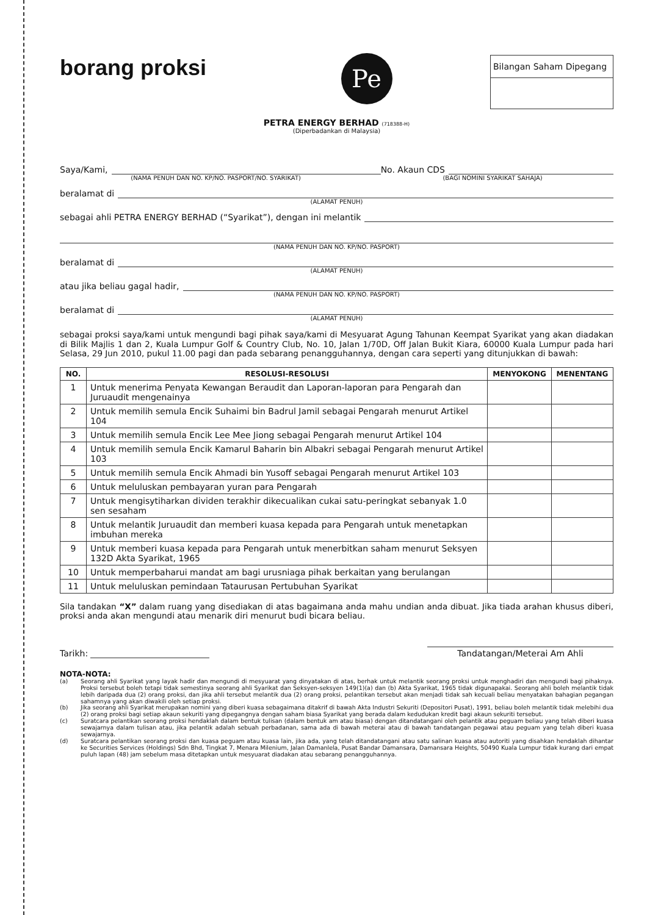borang proksi
Pe
Bilangan Saham Dipegang
PETRA ENERGY BERHAD (718388-H)
(Diperbadankan di Malaysia)
Saya/Kami,
No. Akaun CDS
(NAMA PENUH DAN NO. KP/NO. PASPORT/NO. SYARIKAT) (BAGI NOMINI SYARIKAT SAHAJA)
beralamat di
(ALAMAT PENUH)
sebagai ahli PETRA ENERGY BERHAD (“Syarikat”), dengan ini melantik
(NAMA PENUH DAN NO. KP/NO. PASPORT)
beralamat di
(ALAMAT PENUH)
atau jika beliau gagal hadir,
(NAMA PENUH DAN NO. KP/NO. PASPORT)
beralamat di
(ALAMAT PENUH)
sebagai proksi saya/kami untuk mengundi bagi pihak saya/kami di Mesyuarat Agung Tahunan Keempat Syarikat yang akan diadakan di Bilik Majlis 1 dan 2, Kuala Lumpur Golf & Country Club, No. 10, Jalan 1/70D, Off Jalan Bukit Kiara, 60000 Kuala Lumpur pada hari Selasa, 29 Jun 2010, pukul 11.00 pagi dan pada sebarang penangguhannya, dengan cara seperti yang ditunjukkan di bawah:
| NO. | RESOLUSI-RESOLUSI | MENYOKONG | MENENTANG |
| --- | --- | --- | --- |
| 1 | Untuk menerima Penyata Kewangan Beraudit dan Laporan-laporan para Pengarah dan Juruaudit mengenainya | | |
| 2 | Untuk memilih semula Encik Suhaimi bin Badrul Jamil sebagai Pengarah menurut Artikel 104 | | |
| 3 | Untuk memilih semula Encik Lee Mee Jiong sebagai Pengarah menurut Artikel 104 | | |
| 4 | Untuk memilih semula Encik Kamarul Baharin bin Albakri sebagai Pengarah menurut Artikel 103 | | |
| 5 | Untuk memilih semula Encik Ahmadi bin Yusoff sebagai Pengarah menurut Artikel 103 | | |
| 6 | Untuk meluluskan pembayaran yuran para Pengarah | | |
| 7 | Untuk mengisytiharkan dividen terakhir dikecualikan cukai satu-peringkat sebanyak 1.0 sen sesaham | | |
| 8 | Untuk melantik Juruaudit dan memberi kuasa kepada para Pengarah untuk menetapkan imbuhan mereka | | |
| 9 | Untuk memberi kuasa kepada para Pengarah untuk menerbitkan saham menurut Seksyen 132D Akta Syarikat, 1965 | | |
| 10 | Untuk memperbaharui mandat am bagi urusniaga pihak berkaitan yang berulangan | | |
| 11 | Untuk meluluskan pemindaan Tataurusan Pertubuhan Syarikat | | |
Sila tandakan “X” dalam ruang yang disediakan di atas bagaimana anda mahu undian anda dibuat. Jika tiada arahan khusus diberi, proksi anda akan mengundi atau menarik diri menurut budi bicara beliau.
Tarikh:
Tandatangan/Meterai Am Ahli
NOTA-NOTA:
(a)
Seorang ahli Syarikat yang layak hadir dan mengundi di mesyuarat yang dinyatakan di atas, berhak untuk melantik seorang proksi untuk menghadiri dan mengundi bagi pihaknya. Proksi tersebut boleh tetapi tidak semestinya seorang ahli Syarikat dan Seksyen-seksyen 149(1)(a) dan (b) Akta Syarikat, 1965 tidak digunapakai. Seorang ahli boleh melantik tidak lebih daripada dua (2) orang proksi, dan jika ahli tersebut melantik dua (2) orang proksi, pelantikan tersebut akan menjadi tidak sah kecuali beliau menyatakan bahagian pegangan sahamnya yang akan diwakili oleh setiap proksi.
(b)
Jika seorang ahli Syarikat merupakan nomini yang diberi kuasa sebagaimana ditakrif di bawah Akta Industri Sekuriti (Depositori Pusat), 1991, beliau boleh melantik tidak melebihi dua (2) orang proksi bagi setiap akaun sekuriti yang dipegangnya dengan saham biasa Syarikat yang berada dalam kedudukan kredit bagi akaun sekuriti tersebut.
(c)
Suratcara pelantikan seorang proksi hendaklah dalam bentuk tulisan (dalam bentuk am atau biasa) dengan ditandatangani oleh pelantik atau peguam beliau yang telah diberi kuasa sewajarnya dalam tulisan atau, jika pelantik adalah sebuah perbadanan, sama ada di bawah meterai atau di bawah tandatangan pegawai atau peguam yang telah diberi kuasa sewajarnya.
(d)
Suratcara pelantikan seorang proksi dan kuasa peguam atau kuasa lain, jika ada, yang telah ditandatangani atau satu salinan kuasa atau autoriti yang disahkan hendaklah dihantar ke Securities Services (Holdings) Sdn Bhd, Tingkat 7, Menara Milenium, Jalan Damanlela, Pusat Bandar Damansara, Damansara Heights, 50490 Kuala Lumpur tidak kurang dari empat puluh lapan (48) jam sebelum masa ditetapkan untuk mesyuarat diadakan atau sebarang penangguhannya.